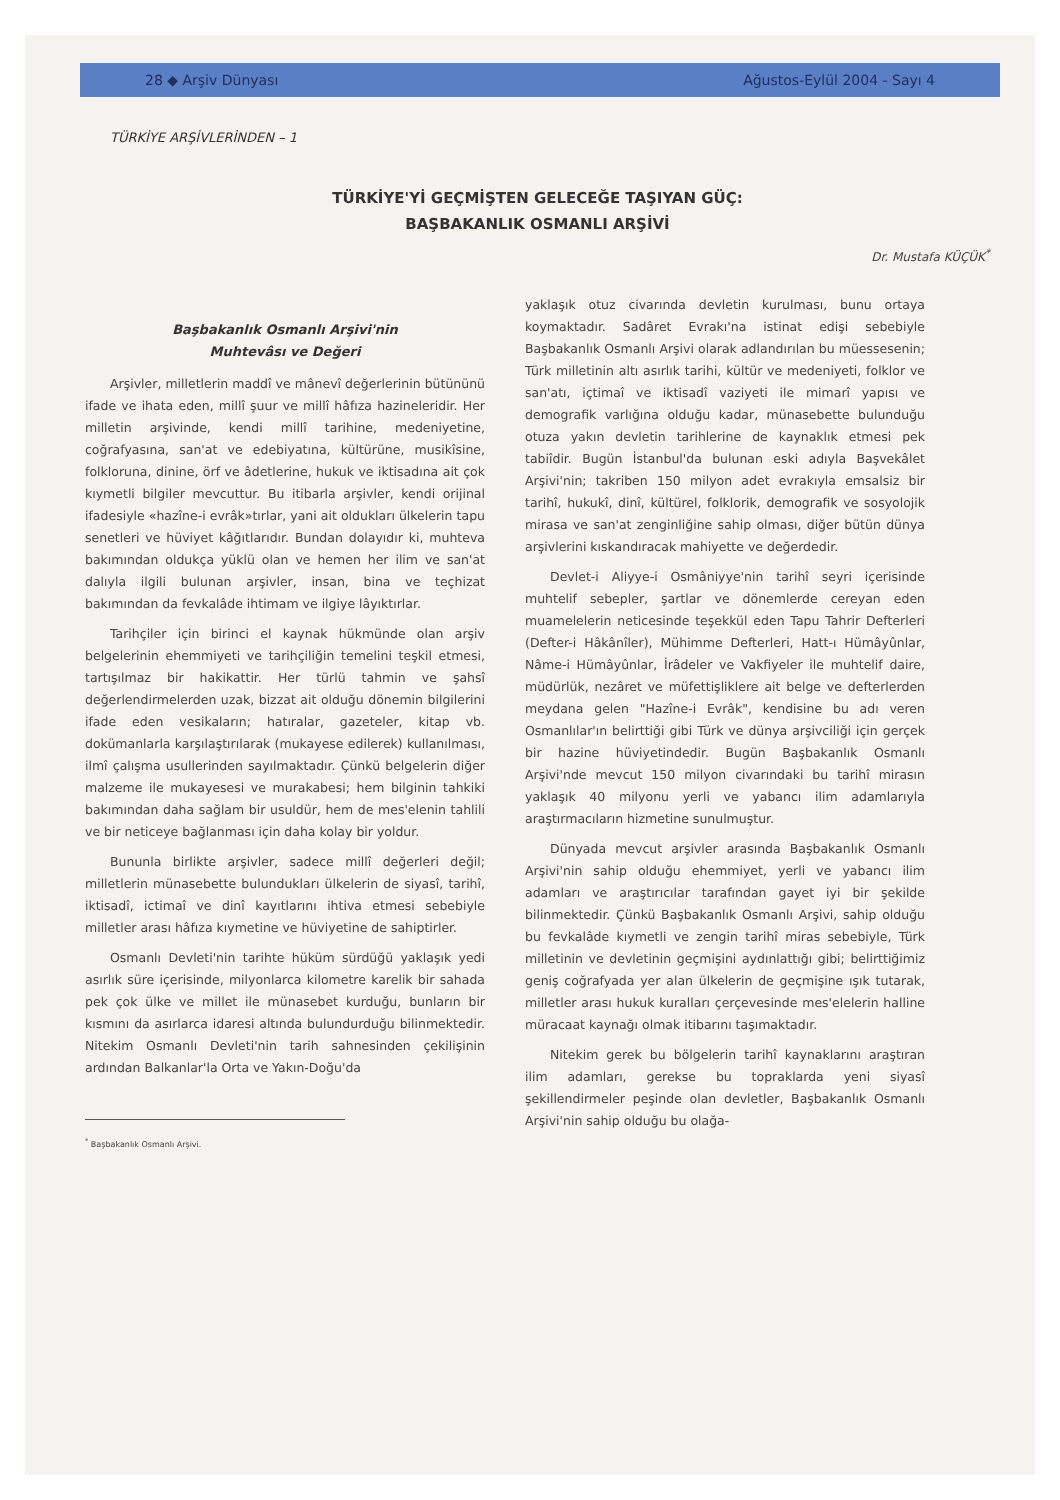28 ◆ Arşiv Dünyası Ağustos-Eylül 2004 - Sayı 4
TÜRKİYE ARŞİVLERİNDEN – 1
TÜRKİYE'Yİ GEÇMİŞTEN GELECEĞE TAŞIYAN GÜÇ:
BAŞBAKANLIK OSMANLI ARŞİVİ
Dr. Mustafa KÜÇÜK<sup>*</sup>
Başbakanlık Osmanlı Arşivi'nin
Muhtevâsı ve Değeri
Arşivler, milletlerin maddî ve mânevî değerlerinin bütününü ifade ve ihata eden, millî şuur ve millî hâfıza hazineleridir. Her milletin arşivinde, kendi millî tarihine, medeniyetine, coğrafyasına, san'at ve edebiyatına, kültürüne, musikîsine, folkloruna, dinine, örf ve âdetlerine, hukuk ve iktisadına ait çok kıymetli bilgiler mevcuttur. Bu itibarla arşivler, kendi orijinal ifadesiyle «hazîne-i evrâk»tırlar, yani ait oldukları ülkelerin tapu senetleri ve hüviyet kâğıtlarıdır. Bundan dolayıdır ki, muhteva bakımından oldukça yüklü olan ve hemen her ilim ve san'at dalıyla ilgili bulunan arşivler, insan, bina ve teçhizat bakımından da fevkalâde ihtimam ve ilgiye lâyıktırlar.
Tarihçiler için birinci el kaynak hükmünde olan arşiv belgelerinin ehemmiyeti ve tarihçiliğin temelini teşkil etmesi, tartışılmaz bir hakikattir. Her türlü tahmin ve şahsî değerlendirmelerden uzak, bizzat ait olduğu dönemin bilgilerini ifade eden vesikaların; hatıralar, gazeteler, kitap vb. dokümanlarla karşılaştırılarak (mukayese edilerek) kullanılması, ilmî çalışma usullerinden sayılmaktadır. Çünkü belgelerin diğer malzeme ile mukayesesi ve murakabesi; hem bilginin tahkiki bakımından daha sağlam bir usuldür, hem de mes'elenin tahlili ve bir neticeye bağlanması için daha kolay bir yoldur.
Bununla birlikte arşivler, sadece millî değerleri değil; milletlerin münasebette bulundukları ülkelerin de siyasî, tarihî, iktisadî, ictimaî ve dinî kayıtlarını ihtiva etmesi sebebiyle milletler arası hâfıza kıymetine ve hüviyetine de sahiptirler.
Osmanlı Devleti'nin tarihte hüküm sürdüğü yaklaşık yedi asırlık süre içerisinde, milyonlarca kilometre karelik bir sahada pek çok ülke ve millet ile münasebet kurduğu, bunların bir kısmını da asırlarca idaresi altında bulundurduğu bilinmektedir. Nitekim Osmanlı Devleti'nin tarih sahnesinden çekilişinin ardından Balkanlar'la Orta ve Yakın-Doğu'da
<sup>*</sup> Başbakanlık Osmanlı Arşivi.
yaklaşık otuz civarında devletin kurulması, bunu ortaya koymaktadır. Sadâret Evrakı'na istinat edişi sebebiyle Başbakanlık Osmanlı Arşivi olarak adlandırılan bu müessesenin; Türk milletinin altı asırlık tarihi, kültür ve medeniyeti, folklor ve san'atı, içtimaî ve iktisadî vaziyeti ile mimarî yapısı ve demografik varlığına olduğu kadar, münasebette bulunduğu otuza yakın devletin tarihlerine de kaynaklık etmesi pek tabiîdir. Bugün İstanbul'da bulunan eski adıyla Başvekâlet Arşivi'nin; takriben 150 milyon adet evrakıyla emsalsiz bir tarihî, hukukî, dinî, kültürel, folklorik, demografik ve sosyolojik mirasa ve san'at zenginliğine sahip olması, diğer bütün dünya arşivlerini kıskandıracak mahiyette ve değerdedir.
Devlet-i Aliyye-i Osmâniyye'nin tarihî seyri içerisinde muhtelif sebepler, şartlar ve dönemlerde cereyan eden muamelelerin neticesinde teşekkül eden Tapu Tahrir Defterleri (Defter-i Hâkânîler), Mühimme Defterleri, Hatt-ı Hümâyûnlar, Nâme-i Hümâyûnlar, İrâdeler ve Vakfiyeler ile muhtelif daire, müdürlük, nezâret ve müfettişliklere ait belge ve defterlerden meydana gelen "Hazîne-i Evrâk", kendisine bu adı veren Osmanlılar'ın belirttiği gibi Türk ve dünya arşivciliği için gerçek bir hazine hüviyetindedir. Bugün Başbakanlık Osmanlı Arşivi'nde mevcut 150 milyon civarındaki bu tarihî mirasın yaklaşık 40 milyonu yerli ve yabancı ilim adamlarıyla araştırmacıların hizmetine sunulmuştur.
Dünyada mevcut arşivler arasında Başbakanlık Osmanlı Arşivi'nin sahip olduğu ehemmiyet, yerli ve yabancı ilim adamları ve araştırıcılar tarafından gayet iyi bir şekilde bilinmektedir. Çünkü Başbakanlık Osmanlı Arşivi, sahip olduğu bu fevkalâde kıymetli ve zengin tarihî miras sebebiyle, Türk milletinin ve devletinin geçmişini aydınlattığı gibi; belirttiğimiz geniş coğrafyada yer alan ülkelerin de geçmişine ışık tutarak, milletler arası hukuk kuralları çerçevesinde mes'elelerin halline müracaat kaynağı olmak itibarını taşımaktadır.
Nitekim gerek bu bölgelerin tarihî kaynaklarını araştıran ilim adamları, gerekse bu topraklarda yeni siyasî şekillendirmeler peşinde olan devletler, Başbakanlık Osmanlı Arşivi'nin sahip olduğu bu olağa-